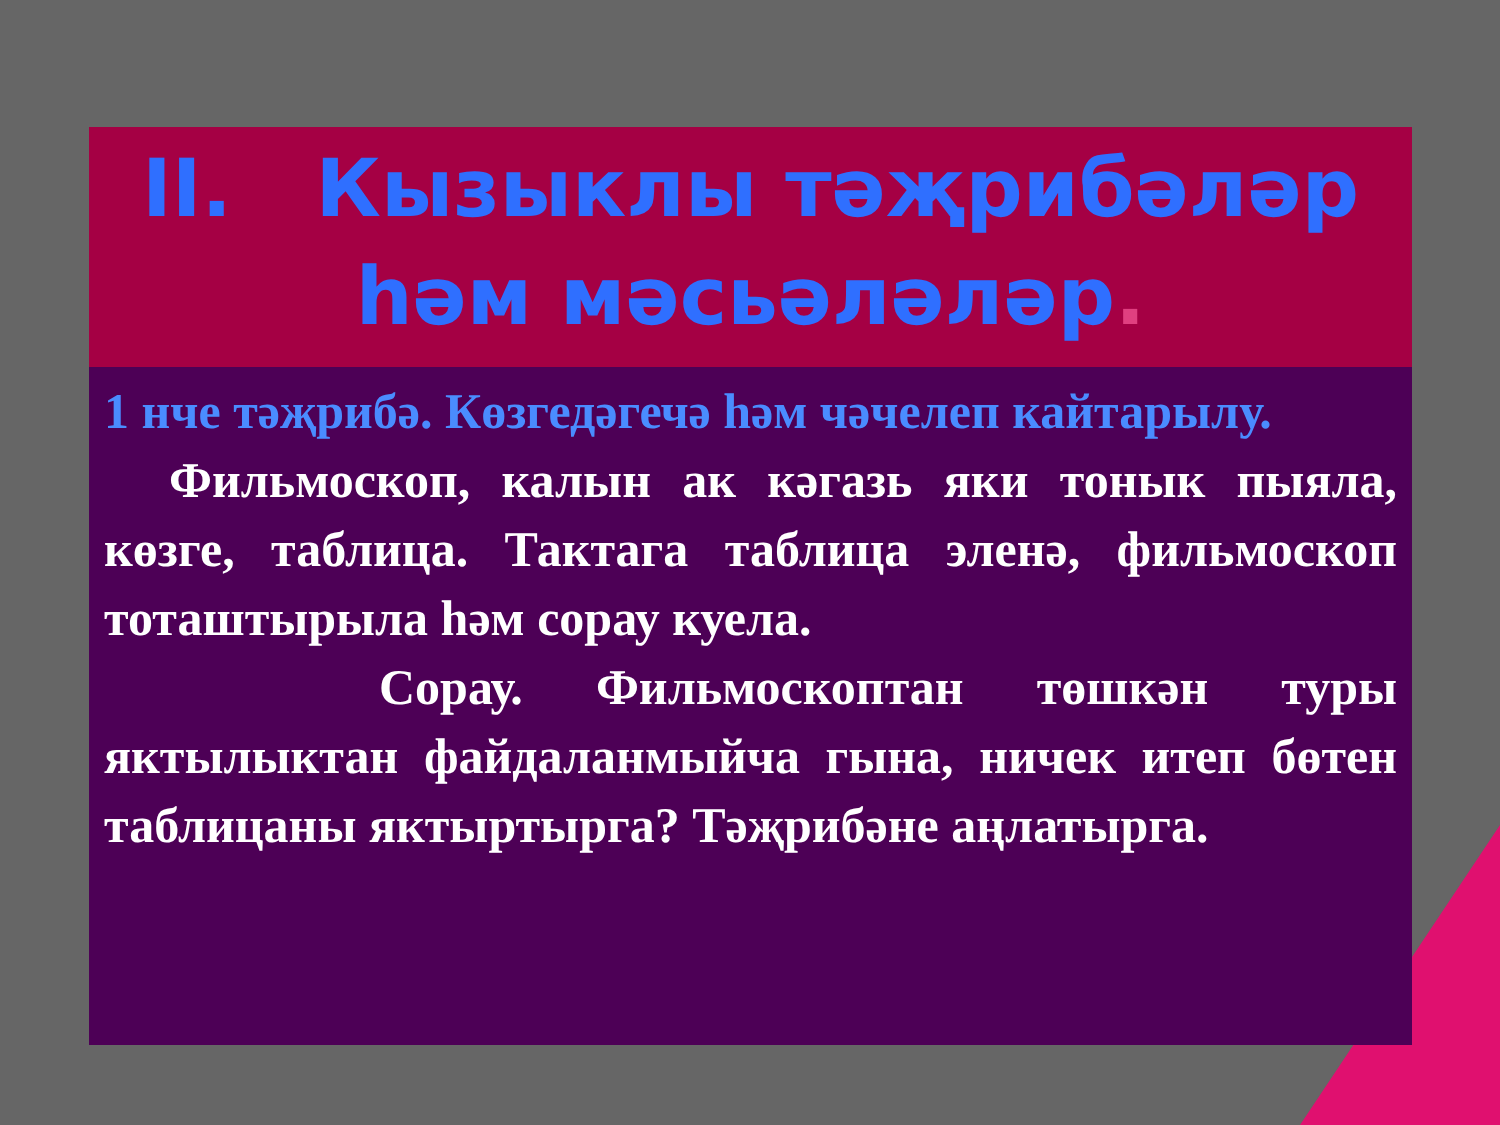II. Кызыклы тәҗрибәләр
һәм мәсьәләләр.
1 нче тәҗрибә. Көзгедәгечә һәм чәчелеп кайтарылу.
Фильмоскоп, калын ак кәгазь яки тонык пыяла, көзге, таблица. Тактага таблица эленә, фильмоскоп тоташтырыла һәм сорау куела.
Сорау. Фильмоскоптан төшкән туры яктылыктан файдаланмыйча гына, ничек итеп бөтен таблицаны яктыртырга? Тәҗрибәне аңлатырга.